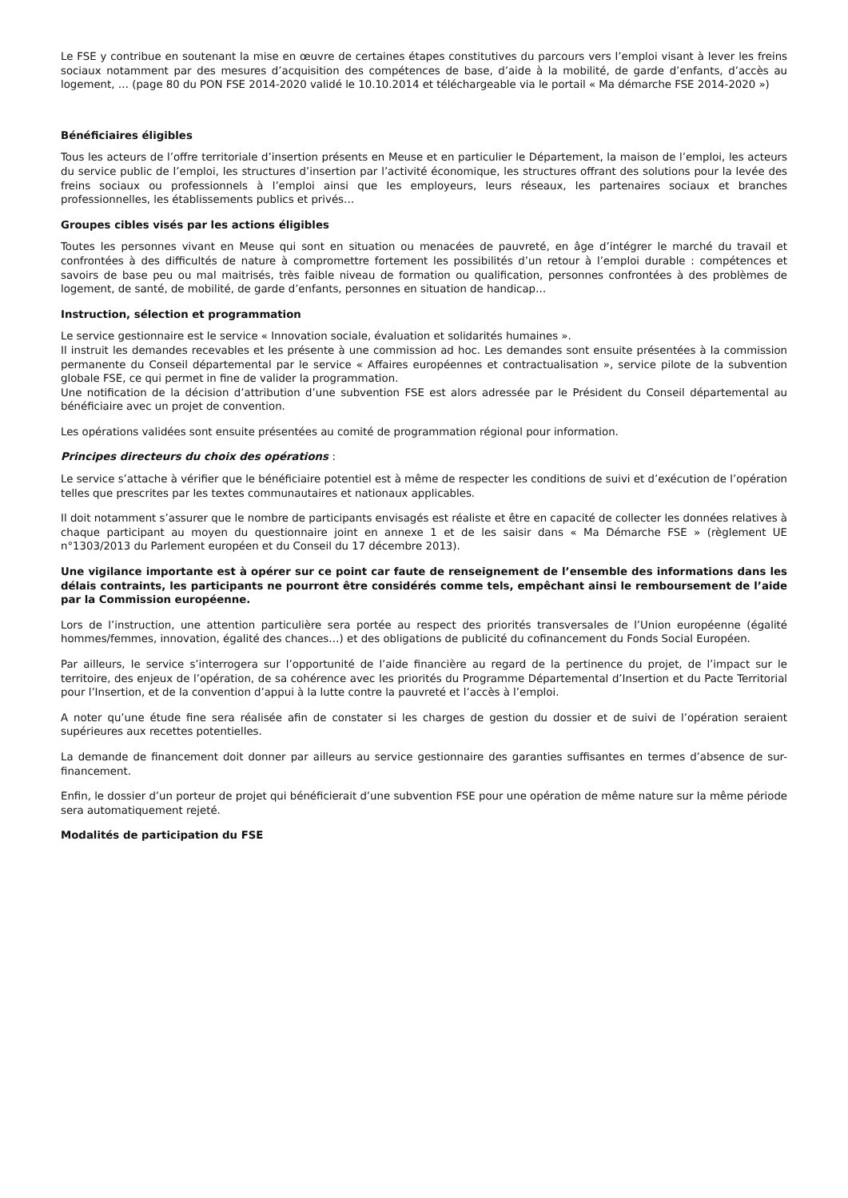Le FSE y contribue en soutenant la mise en œuvre de certaines étapes constitutives du parcours vers l’emploi visant à lever les freins sociaux notamment par des mesures d’acquisition des compétences de base, d’aide à la mobilité, de garde d’enfants, d’accès au logement, … (page 80 du PON FSE 2014-2020 validé le 10.10.2014 et téléchargeable via le portail « Ma démarche FSE 2014-2020 »)
Bénéficiaires éligibles
Tous les acteurs de l’offre territoriale d’insertion présents en Meuse et en particulier le Département, la maison de l’emploi, les acteurs du service public de l’emploi, les structures d’insertion par l’activité économique, les structures offrant des solutions pour la levée des freins sociaux ou professionnels à l’emploi ainsi que les employeurs, leurs réseaux, les partenaires sociaux et branches professionnelles, les établissements publics et privés…
Groupes cibles visés par les actions éligibles
Toutes les personnes vivant en Meuse qui sont en situation ou menacées de pauvreté, en âge d’intégrer le marché du travail et confrontées à des difficultés de nature à compromettre fortement les possibilités d’un retour à l’emploi durable : compétences et savoirs de base peu ou mal maitrisés, très faible niveau de formation ou qualification, personnes confrontées à des problèmes de logement, de santé, de mobilité, de garde d’enfants, personnes en situation de handicap…
Instruction, sélection et programmation
Le service gestionnaire est le service « Innovation sociale, évaluation et solidarités humaines ».
Il instruit les demandes recevables et les présente à une commission ad hoc. Les demandes sont ensuite présentées à la commission permanente du Conseil départemental par le service « Affaires européennes et contractualisation », service pilote de la subvention globale FSE, ce qui permet in fine de valider la programmation.
Une notification de la décision d’attribution d’une subvention FSE est alors adressée par le Président du Conseil départemental au bénéficiaire avec un projet de convention.
Les opérations validées sont ensuite présentées au comité de programmation régional pour information.
Principes directeurs du choix des opérations :
Le service s’attache à vérifier que le bénéficiaire potentiel est à même de respecter les conditions de suivi et d’exécution de l’opération telles que prescrites par les textes communautaires et nationaux applicables.
Il doit notamment s’assurer que le nombre de participants envisagés est réaliste et être en capacité de collecter les données relatives à chaque participant au moyen du questionnaire joint en annexe 1 et de les saisir dans « Ma Démarche FSE » (règlement UE n°1303/2013 du Parlement européen et du Conseil du 17 décembre 2013).
Une vigilance importante est à opérer sur ce point car faute de renseignement de l’ensemble des informations dans les délais contraints, les participants ne pourront être considérés comme tels, empêchant ainsi le remboursement de l’aide par la Commission européenne.
Lors de l’instruction, une attention particulière sera portée au respect des priorités transversales de l’Union européenne (égalité hommes/femmes, innovation, égalité des chances…) et des obligations de publicité du cofinancement du Fonds Social Européen.
Par ailleurs, le service s’interrogera sur l’opportunité de l’aide financière au regard de la pertinence du projet, de l’impact sur le territoire, des enjeux de l’opération, de sa cohérence avec les priorités du Programme Départemental d’Insertion et du Pacte Territorial pour l’Insertion, et de la convention d’appui à la lutte contre la pauvreté et l’accès à l’emploi.
A noter qu’une étude fine sera réalisée afin de constater si les charges de gestion du dossier et de suivi de l’opération seraient supérieures aux recettes potentielles.
La demande de financement doit donner par ailleurs au service gestionnaire des garanties suffisantes en termes d’absence de sur-financement.
Enfin, le dossier d’un porteur de projet qui bénéficierait d’une subvention FSE pour une opération de même nature sur la même période sera automatiquement rejeté.
Modalités de participation du FSE